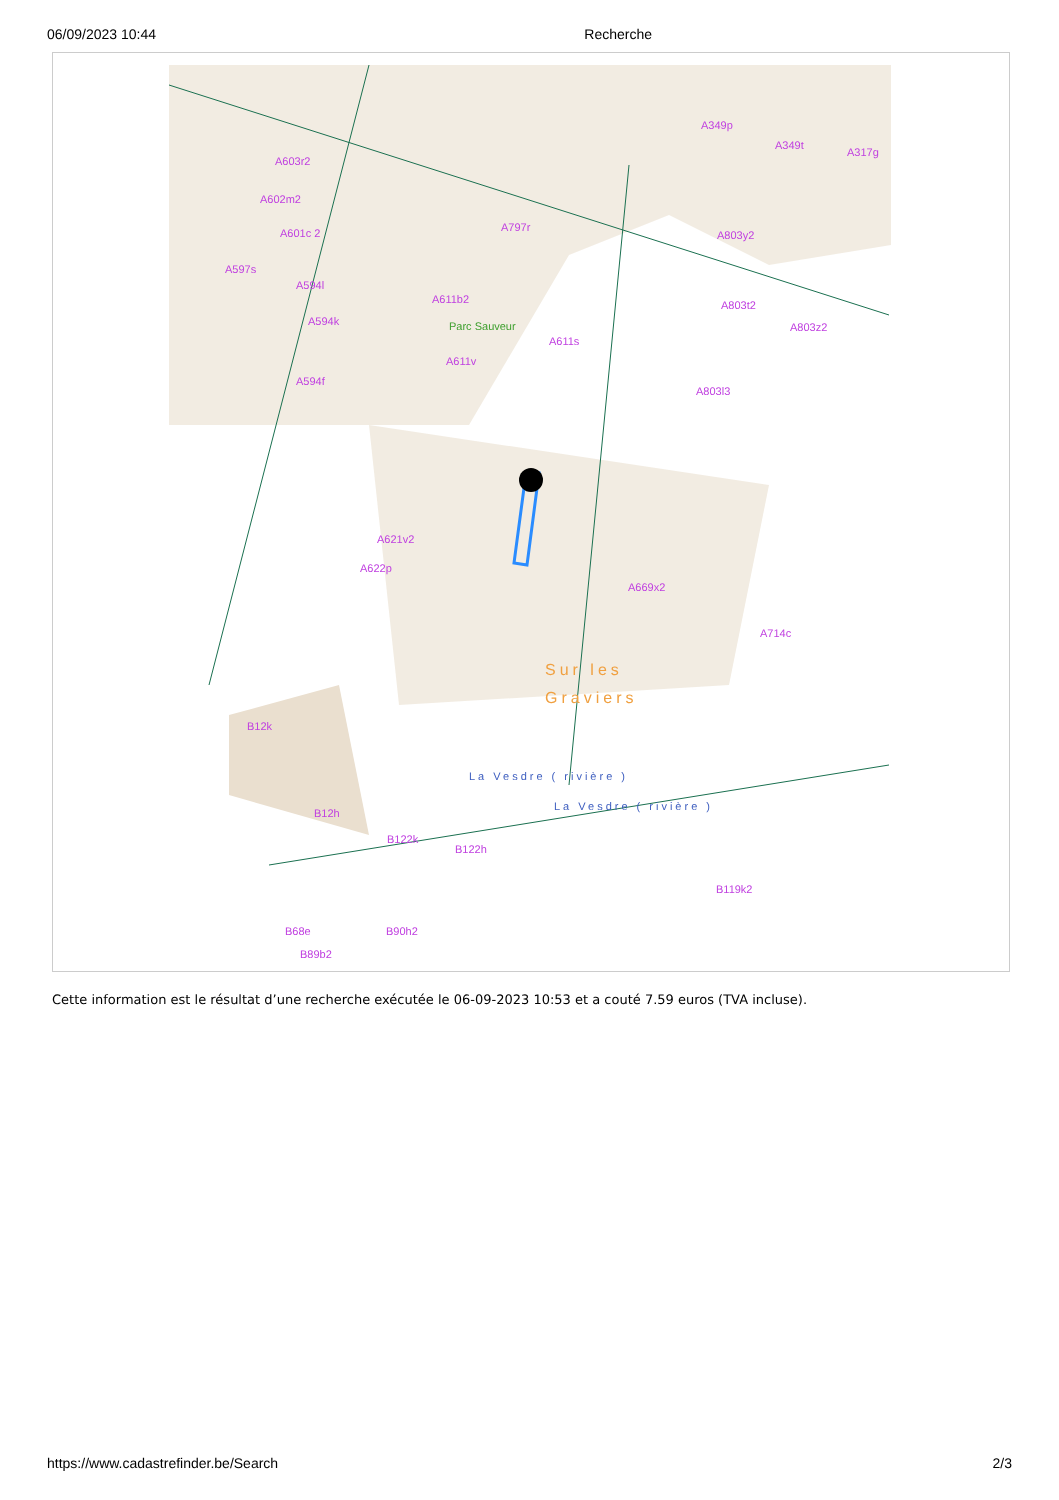06/09/2023 10:44 Recherche
A603r2
A602m2
A601c 2
A597s
A594l
A594k
A594f
A797r
A611b2
Parc Sauveur
A611s
A611v
A349p
A349t
A317g
A803y2
A803t2
A803z2
A803l3
A621v2
A622p
A669x2
A714c
Sur les
Graviers
B12k
B12h
B122k
B122h
La Vesdre ( rivière )
La Vesdre ( rivière )
B119k2
B68e B90h2
B89b2
Cette information est le résultat d’une recherche exécutée le 06-09-2023 10:53 et a couté 7.59 euros (TVA incluse).
https://www.cadastrefinder.be/Search 2/3